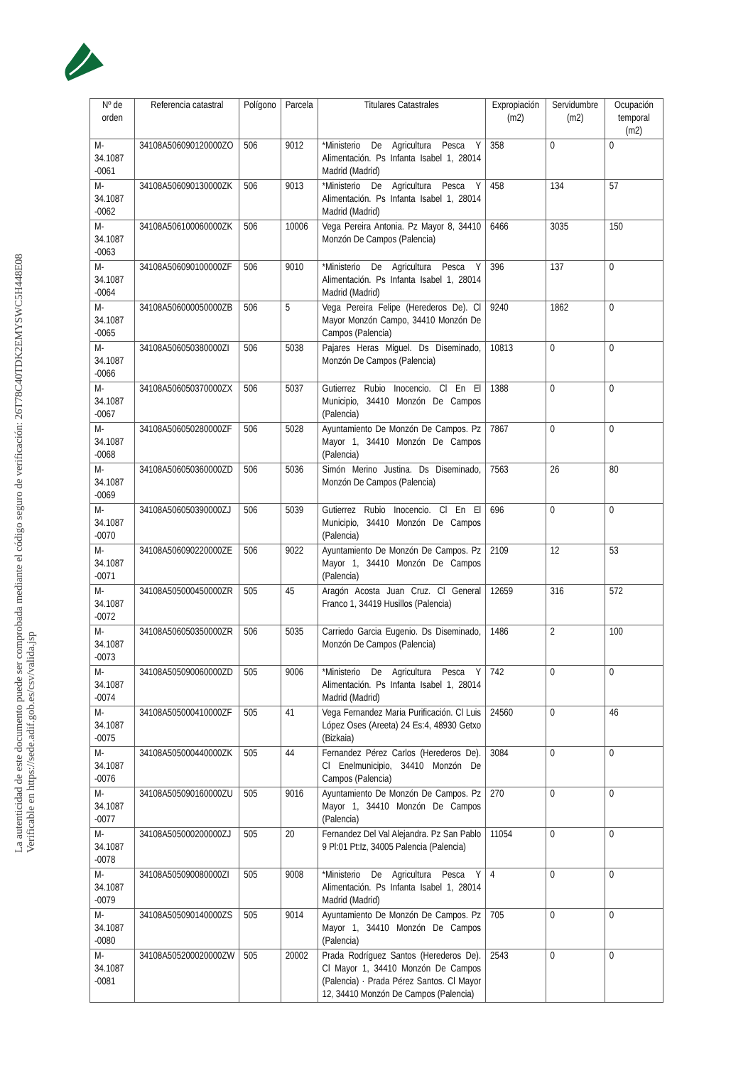La autenticidad de este documento puede ser comprobada mediante el código seguro de verificación: 26T78C40TDK2EMYSWC5H448E08
Verificable en https://sede.adif.gob.es/csv/valida.jsp
| Nº de orden | Referencia catastral | Polígono | Parcela | Titulares Catastrales | Expropiación (m2) | Servidumbre (m2) | Ocupación temporal (m2) |
| --- | --- | --- | --- | --- | --- | --- | --- |
| M-34.1087 -0061 | 34108A506090120000ZO | 506 | 9012 | *Ministerio De Agricultura Pesca Y Alimentación. Ps Infanta Isabel 1, 28014 Madrid (Madrid) | 358 | 0 | 0 |
| M-34.1087 -0062 | 34108A506090130000ZK | 506 | 9013 | *Ministerio De Agricultura Pesca Y Alimentación. Ps Infanta Isabel 1, 28014 Madrid (Madrid) | 458 | 134 | 57 |
| M-34.1087 -0063 | 34108A506100060000ZK | 506 | 10006 | Vega Pereira Antonia. Pz Mayor 8, 34410 Monzón De Campos (Palencia) | 6466 | 3035 | 150 |
| M-34.1087 -0064 | 34108A506090100000ZF | 506 | 9010 | *Ministerio De Agricultura Pesca Y Alimentación. Ps Infanta Isabel 1, 28014 Madrid (Madrid) | 396 | 137 | 0 |
| M-34.1087 -0065 | 34108A506000050000ZB | 506 | 5 | Vega Pereira Felipe (Herederos De). Cl Mayor Monzón Campo, 34410 Monzón De Campos (Palencia) | 9240 | 1862 | 0 |
| M-34.1087 -0066 | 34108A506050380000ZI | 506 | 5038 | Pajares Heras Miguel. Ds Diseminado, Monzón De Campos (Palencia) | 10813 | 0 | 0 |
| M-34.1087 -0067 | 34108A506050370000ZX | 506 | 5037 | Gutierrez Rubio Inocencio. Cl En El Municipio, 34410 Monzón De Campos (Palencia) | 1388 | 0 | 0 |
| M-34.1087 -0068 | 34108A506050280000ZF | 506 | 5028 | Ayuntamiento De Monzón De Campos. Pz Mayor 1, 34410 Monzón De Campos (Palencia) | 7867 | 0 | 0 |
| M-34.1087 -0069 | 34108A506050360000ZD | 506 | 5036 | Simón Merino Justina. Ds Diseminado, Monzón De Campos (Palencia) | 7563 | 26 | 80 |
| M-34.1087 -0070 | 34108A506050390000ZJ | 506 | 5039 | Gutierrez Rubio Inocencio. Cl En El Municipio, 34410 Monzón De Campos (Palencia) | 696 | 0 | 0 |
| M-34.1087 -0071 | 34108A506090220000ZE | 506 | 9022 | Ayuntamiento De Monzón De Campos. Pz Mayor 1, 34410 Monzón De Campos (Palencia) | 2109 | 12 | 53 |
| M-34.1087 -0072 | 34108A505000450000ZR | 505 | 45 | Aragón Acosta Juan Cruz. Cl General Franco 1, 34419 Husillos (Palencia) | 12659 | 316 | 572 |
| M-34.1087 -0073 | 34108A506050350000ZR | 506 | 5035 | Carriedo Garcia Eugenio. Ds Diseminado, Monzón De Campos (Palencia) | 1486 | 2 | 100 |
| M-34.1087 -0074 | 34108A505090060000ZD | 505 | 9006 | *Ministerio De Agricultura Pesca Y Alimentación. Ps Infanta Isabel 1, 28014 Madrid (Madrid) | 742 | 0 | 0 |
| M-34.1087 -0075 | 34108A505000410000ZF | 505 | 41 | Vega Fernandez Maria Purificación. Cl Luis López Oses (Areeta) 24 Es:4, 48930 Getxo (Bizkaia) | 24560 | 0 | 46 |
| M-34.1087 -0076 | 34108A505000440000ZK | 505 | 44 | Fernandez Pérez Carlos (Herederos De). Cl Enelmunicipio, 34410 Monzón De Campos (Palencia) | 3084 | 0 | 0 |
| M-34.1087 -0077 | 34108A505090160000ZU | 505 | 9016 | Ayuntamiento De Monzón De Campos. Pz Mayor 1, 34410 Monzón De Campos (Palencia) | 270 | 0 | 0 |
| M-34.1087 -0078 | 34108A505000200000ZJ | 505 | 20 | Fernandez Del Val Alejandra. Pz San Pablo 9 Pl:01 Pt:Iz, 34005 Palencia (Palencia) | 11054 | 0 | 0 |
| M-34.1087 -0079 | 34108A505090080000ZI | 505 | 9008 | *Ministerio De Agricultura Pesca Y Alimentación. Ps Infanta Isabel 1, 28014 Madrid (Madrid) | 4 | 0 | 0 |
| M-34.1087 -0080 | 34108A505090140000ZS | 505 | 9014 | Ayuntamiento De Monzón De Campos. Pz Mayor 1, 34410 Monzón De Campos (Palencia) | 705 | 0 | 0 |
| M-34.1087 -0081 | 34108A505200020000ZW | 505 | 20002 | Prada Rodríguez Santos (Herederos De). Cl Mayor 1, 34410 Monzón De Campos (Palencia) · Prada Pérez Santos. Cl Mayor 12, 34410 Monzón De Campos (Palencia) | 2543 | 0 | 0 |